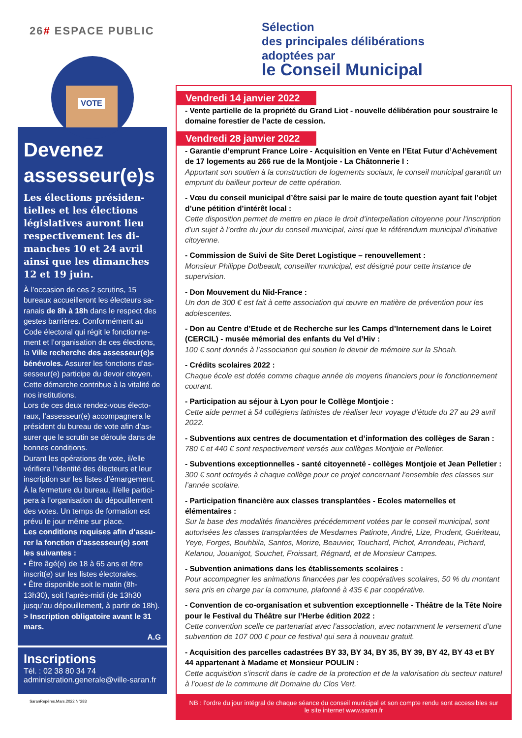26# ESPACE PUBLIC
VOTE
Devenez assesseur(e)s
Les élections présiden-tielles et les élections législatives auront lieu respectivement les di-manches 10 et 24 avril ainsi que les dimanches 12 et 19 juin.
À l’occasion de ces 2 scrutins, 15 bureaux accueilleront les électeurs sa-ranais de 8h à 18h dans le respect des gestes barrières. Conformément au Code électoral qui régit le fonctionne-ment et l’organisation de ces élections, la Ville recherche des assesseur(e)s bénévoles. Assurer les fonctions d’as-sesseur(e) participe du devoir citoyen. Cette démarche contribue à la vitalité de nos institutions.
Lors de ces deux rendez-vous électo-raux, l’assesseur(e) accompagnera le président du bureau de vote afin d’as-surer que le scrutin se déroule dans de bonnes conditions.
Durant les opérations de vote, il/elle vérifiera l’identité des électeurs et leur inscription sur les listes d’émargement. À la fermeture du bureau, il/elle partici-pera à l’organisation du dépouillement des votes. Un temps de formation est prévu le jour même sur place.
Les conditions requises afin d’assu-rer la fonction d’assesseur(e) sont les suivantes :
• Être âgé(e) de 18 à 65 ans et être inscrit(e) sur les listes électorales.
• Être disponible soit le matin (8h-13h30), soit l’après-midi (de 13h30 jusqu’au dépouillement, à partir de 18h).
> Inscription obligatoire avant le 31 mars.
A.G
Inscriptions
Tél. : 02 38 80 34 74
administration.generale@ville-saran.fr
SaranRepères.Mars.2022.N°283
Sélection
des principales délibérations
adoptées par
le Conseil Municipal
Vendredi 14 janvier 2022
- Vente partielle de la propriété du Grand Liot - nouvelle délibération pour soustraire le domaine forestier de l’acte de cession.
Vendredi 28 janvier 2022
- Garantie d’emprunt France Loire - Acquisition en Vente en l’Etat Futur d’Achèvement de 17 logements au 266 rue de la Montjoie - La Châtonnerie I :
Apportant son soutien à la construction de logements sociaux, le conseil municipal garantit un emprunt du bailleur porteur de cette opération.
- Vœu du conseil municipal d’être saisi par le maire de toute question ayant fait l’objet d’une pétition d’intérêt local :
Cette disposition permet de mettre en place le droit d’interpellation citoyenne pour l’inscription d’un sujet à l’ordre du jour du conseil municipal, ainsi que le référendum municipal d’initiative citoyenne.
- Commission de Suivi de Site Deret Logistique – renouvellement :
Monsieur Philippe Dolbeault, conseiller municipal, est désigné pour cette instance de supervision.
- Don Mouvement du Nid-France :
Un don de 300 € est fait à cette association qui œuvre en matière de prévention pour les adolescentes.
- Don au Centre d’Etude et de Recherche sur les Camps d’Internement dans le Loiret (CERCIL) - musée mémorial des enfants du Vel d’Hiv :
100 € sont donnés à l’association qui soutien le devoir de mémoire sur la Shoah.
- Crédits scolaires 2022 :
Chaque école est dotée comme chaque année de moyens financiers pour le fonctionnement courant.
- Participation au séjour à Lyon pour le Collège Montjoie :
Cette aide permet à 54 collégiens latinistes de réaliser leur voyage d’étude du 27 au 29 avril 2022.
- Subventions aux centres de documentation et d’information des collèges de Saran :
780 € et 440 € sont respectivement versés aux collèges Montjoie et Pelletier.
- Subventions exceptionnelles - santé citoyenneté - collèges Montjoie et Jean Pelletier :
300 € sont octroyés à chaque collège pour ce projet concernant l’ensemble des classes sur l’année scolaire.
- Participation financière aux classes transplantées - Ecoles maternelles et élémentaires :
Sur la base des modalités financières précédemment votées par le conseil municipal, sont autorisées les classes transplantées de Mesdames Patinote, André, Lize, Prudent, Guériteau, Yeye, Forges, Bouhbila, Santos, Morize, Beauvier, Touchard, Pichot, Arrondeau, Pichard, Kelanou, Jouanigot, Souchet, Froissart, Régnard, et de Monsieur Campes.
- Subvention animations dans les établissements scolaires :
Pour accompagner les animations financées par les coopératives scolaires, 50 % du montant sera pris en charge par la commune, plafonné à 435 € par coopérative.
- Convention de co-organisation et subvention exceptionnelle - Théâtre de la Tête Noire pour le Festival du Théâtre sur l’Herbe édition 2022 :
Cette convention scelle ce partenariat avec l’association, avec notamment le versement d’une subvention de 107 000 € pour ce festival qui sera à nouveau gratuit.
- Acquisition des parcelles cadastrées BY 33, BY 34, BY 35, BY 39, BY 42, BY 43 et BY 44 appartenant à Madame et Monsieur POULIN :
Cette acquisition s’inscrit dans le cadre de la protection et de la valorisation du secteur naturel à l’ouest de la commune dit Domaine du Clos Vert.
NB : l’ordre du jour intégral de chaque séance du conseil municipal et son compte rendu sont accessibles sur le site internet www.saran.fr